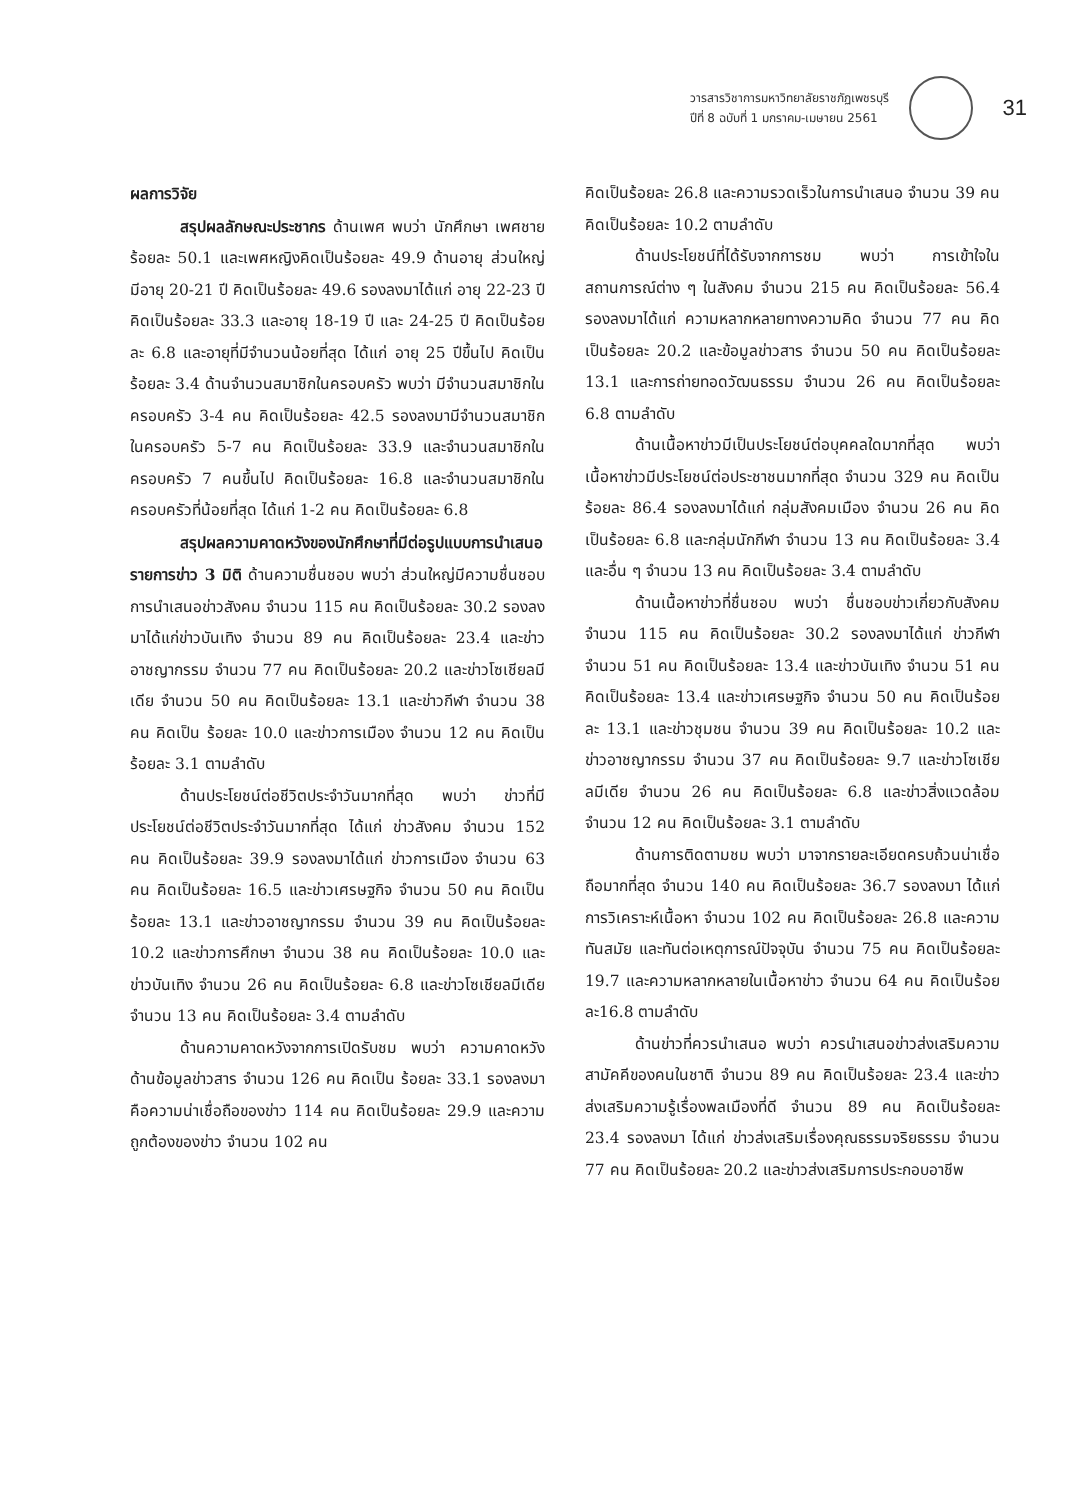วารสารวิชาการมหาวิทยาลัยราชภัฏเพชรบุรี
ปีที่ 8 ฉบับที่ 1 มกราคม-เมษายน 2561
31
ผลการวิจัย
สรุปผลลักษณะประชากร ด้านเพศ พบว่า นักศึกษา เพศชาย ร้อยละ 50.1 และเพศหญิงคิดเป็นร้อยละ 49.9 ด้านอายุ ส่วนใหญ่มีอายุ 20-21 ปี คิดเป็นร้อยละ 49.6 รองลงมาได้แก่ อายุ 22-23 ปี คิดเป็นร้อยละ 33.3 และอายุ 18-19 ปี และ 24-25 ปี คิดเป็นร้อยละ 6.8 และอายุที่มีจำนวนน้อยที่สุด ได้แก่ อายุ 25 ปีขึ้นไป คิดเป็นร้อยละ 3.4 ด้านจำนวนสมาชิกในครอบครัว พบว่า มีจำนวนสมาชิกในครอบครัว 3-4 คน คิดเป็นร้อยละ 42.5 รองลงมามีจำนวนสมาชิกในครอบครัว 5-7 คน คิดเป็นร้อยละ 33.9 และจำนวนสมาชิกในครอบครัว 7 คนขึ้นไป คิดเป็นร้อยละ 16.8 และจำนวนสมาชิกในครอบครัวที่น้อยที่สุด ได้แก่ 1-2 คน คิดเป็นร้อยละ 6.8
สรุปผลความคาดหวังของนักศึกษาที่มีต่อรูปแบบการนำเสนอรายการข่าว 3 มิติ ด้านความชื่นชอบ พบว่า ส่วนใหญ่มีความชื่นชอบการนำเสนอข่าวสังคม จำนวน 115 คน คิดเป็นร้อยละ 30.2 รองลงมาได้แก่ข่าวบันเทิง จำนวน 89 คน คิดเป็นร้อยละ 23.4 และข่าวอาชญากรรม จำนวน 77 คน คิดเป็นร้อยละ 20.2 และข่าวโซเชียลมีเดีย จำนวน 50 คน คิดเป็นร้อยละ 13.1 และข่าวกีฬา จำนวน 38 คน คิดเป็น ร้อยละ 10.0 และข่าวการเมือง จำนวน 12 คน คิดเป็นร้อยละ 3.1 ตามลำดับ
ด้านประโยชน์ต่อชีวิตประจำวันมากที่สุด พบว่า ข่าวที่มีประโยชน์ต่อชีวิตประจำวันมากที่สุด ได้แก่ ข่าวสังคม จำนวน 152 คน คิดเป็นร้อยละ 39.9 รองลงมาได้แก่ ข่าวการเมือง จำนวน 63 คน คิดเป็นร้อยละ 16.5 และข่าวเศรษฐกิจ จำนวน 50 คน คิดเป็นร้อยละ 13.1 และข่าวอาชญากรรม จำนวน 39 คน คิดเป็นร้อยละ 10.2 และข่าวการศึกษา จำนวน 38 คน คิดเป็นร้อยละ 10.0 และข่าวบันเทิง จำนวน 26 คน คิดเป็นร้อยละ 6.8 และข่าวโซเชียลมีเดีย จำนวน 13 คน คิดเป็นร้อยละ 3.4 ตามลำดับ
ด้านความคาดหวังจากการเปิดรับชม พบว่า ความคาดหวังด้านข้อมูลข่าวสาร จำนวน 126 คน คิดเป็น ร้อยละ 33.1 รองลงมาคือความน่าเชื่อถือของข่าว 114 คน คิดเป็นร้อยละ 29.9 และความถูกต้องของข่าว จำนวน 102 คน
คิดเป็นร้อยละ 26.8 และความรวดเร็วในการนำเสนอ จำนวน 39 คน คิดเป็นร้อยละ 10.2 ตามลำดับ
ด้านประโยชน์ที่ได้รับจากการชม พบว่า การเข้าใจในสถานการณ์ต่าง ๆ ในสังคม จำนวน 215 คน คิดเป็นร้อยละ 56.4 รองลงมาได้แก่ ความหลากหลายทางความคิด จำนวน 77 คน คิดเป็นร้อยละ 20.2 และข้อมูลข่าวสาร จำนวน 50 คน คิดเป็นร้อยละ 13.1 และการถ่ายทอดวัฒนธรรม จำนวน 26 คน คิดเป็นร้อยละ 6.8 ตามลำดับ
ด้านเนื้อหาข่าวมีเป็นประโยชน์ต่อบุคคลใดมากที่สุด พบว่า เนื้อหาข่าวมีประโยชน์ต่อประชาชนมากที่สุด จำนวน 329 คน คิดเป็นร้อยละ 86.4 รองลงมาได้แก่ กลุ่มสังคมเมือง จำนวน 26 คน คิดเป็นร้อยละ 6.8 และกลุ่มนักกีฬา จำนวน 13 คน คิดเป็นร้อยละ 3.4 และอื่น ๆ จำนวน 13 คน คิดเป็นร้อยละ 3.4 ตามลำดับ
ด้านเนื้อหาข่าวที่ชื่นชอบ พบว่า ชื่นชอบข่าวเกี่ยวกับสังคม จำนวน 115 คน คิดเป็นร้อยละ 30.2 รองลงมาได้แก่ ข่าวกีฬา จำนวน 51 คน คิดเป็นร้อยละ 13.4 และข่าวบันเทิง จำนวน 51 คน คิดเป็นร้อยละ 13.4 และข่าวเศรษฐกิจ จำนวน 50 คน คิดเป็นร้อยละ 13.1 และข่าวชุมชน จำนวน 39 คน คิดเป็นร้อยละ 10.2 และข่าวอาชญากรรม จำนวน 37 คน คิดเป็นร้อยละ 9.7 และข่าวโซเชียลมีเดีย จำนวน 26 คน คิดเป็นร้อยละ 6.8 และข่าวสิ่งแวดล้อม จำนวน 12 คน คิดเป็นร้อยละ 3.1 ตามลำดับ
ด้านการติดตามชม พบว่า มาจากรายละเอียดครบถ้วนน่าเชื่อถือมากที่สุด จำนวน 140 คน คิดเป็นร้อยละ 36.7 รองลงมา ได้แก่ การวิเคราะห์เนื้อหา จำนวน 102 คน คิดเป็นร้อยละ 26.8 และความทันสมัย และทันต่อเหตุการณ์ปัจจุบัน จำนวน 75 คน คิดเป็นร้อยละ 19.7 และความหลากหลายในเนื้อหาข่าว จำนวน 64 คน คิดเป็นร้อยละ16.8 ตามลำดับ
ด้านข่าวที่ควรนำเสนอ พบว่า ควรนำเสนอข่าวส่งเสริมความสามัคคีของคนในชาติ จำนวน 89 คน คิดเป็นร้อยละ 23.4 และข่าวส่งเสริมความรู้เรื่องพลเมืองที่ดี จำนวน 89 คน คิดเป็นร้อยละ 23.4 รองลงมา ได้แก่ ข่าวส่งเสริมเรื่องคุณธรรมจริยธรรม จำนวน 77 คน คิดเป็นร้อยละ 20.2 และข่าวส่งเสริมการประกอบอาชีพ